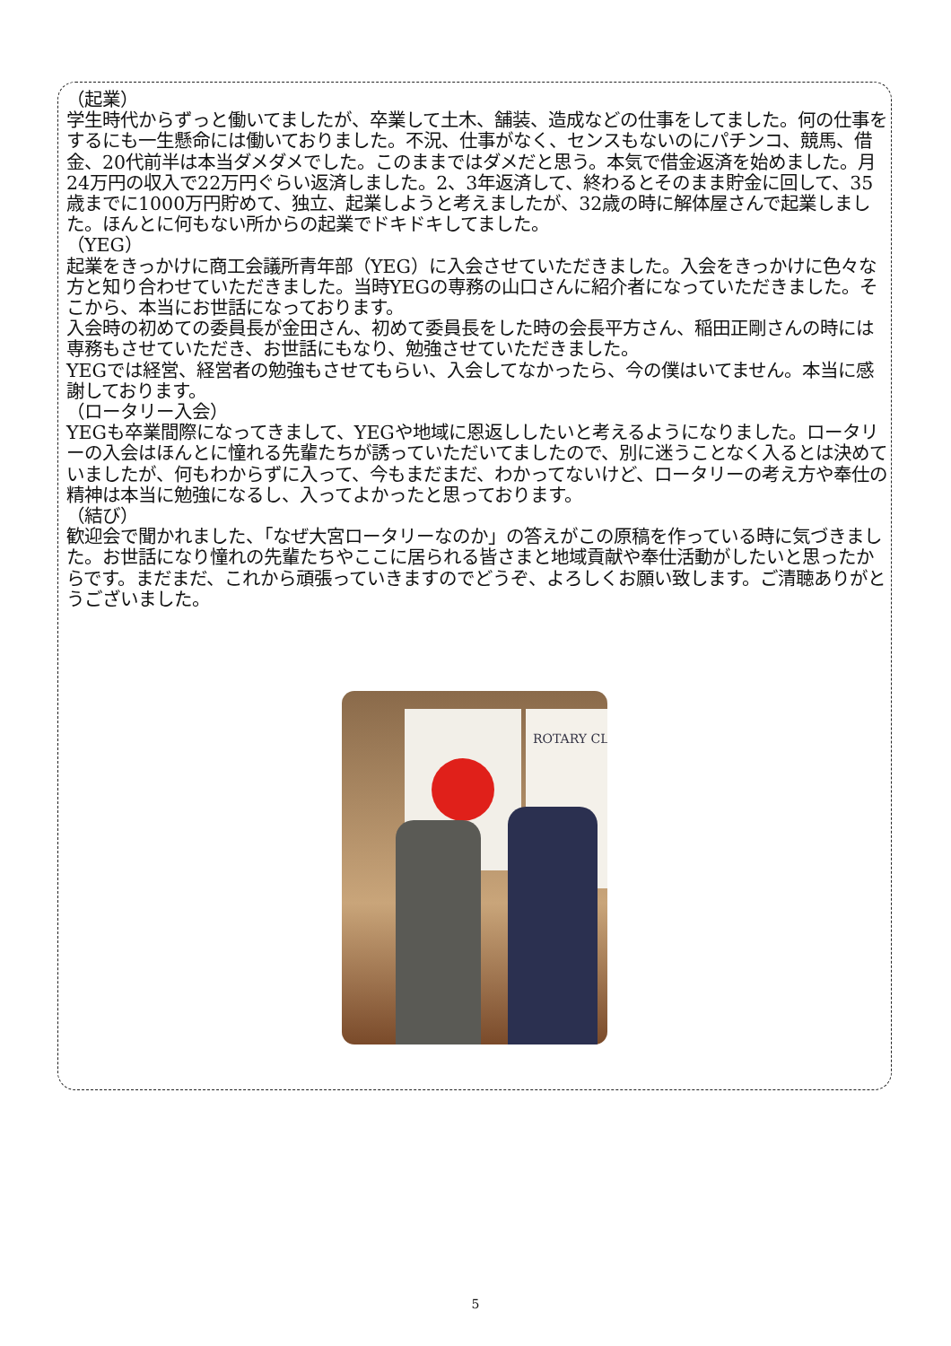（起業）
学生時代からずっと働いてましたが、卒業して土木、舗装、造成などの仕事をしてました。何の仕事をするにも一生懸命には働いておりました。不況、仕事がなく、センスもないのにパチンコ、競馬、借金、20代前半は本当ダメダメでした。このままではダメだと思う。本気で借金返済を始めました。月24万円の収入で22万円ぐらい返済しました。2、3年返済して、終わるとそのまま貯金に回して、35歳までに1000万円貯めて、独立、起業しようと考えましたが、32歳の時に解体屋さんで起業しました。ほんとに何もない所からの起業でドキドキしてました。
（YEG）
起業をきっかけに商工会議所青年部（YEG）に入会させていただきました。入会をきっかけに色々な方と知り合わせていただきました。当時YEGの専務の山口さんに紹介者になっていただきました。そこから、本当にお世話になっております。
入会時の初めての委員長が金田さん、初めて委員長をした時の会長平方さん、稲田正剛さんの時には専務もさせていただき、お世話にもなり、勉強させていただきました。
YEGでは経営、経営者の勉強もさせてもらい、入会してなかったら、今の僕はいてません。本当に感謝しております。
（ロータリー入会）
YEGも卒業間際になってきまして、YEGや地域に恩返ししたいと考えるようになりました。ロータリーの入会はほんとに憧れる先輩たちが誘っていただいてましたので、別に迷うことなく入るとは決めていましたが、何もわからずに入って、今もまだまだ、わかってないけど、ロータリーの考え方や奉仕の精神は本当に勉強になるし、入ってよかったと思っております。
（結び）
歓迎会で聞かれました、「なぜ大宮ロータリーなのか」の答えがこの原稿を作っている時に気づきました。お世話になり憧れの先輩たちやここに居られる皆さまと地域貢献や奉仕活動がしたいと思ったからです。まだまだ、これから頑張っていきますのでどうぞ、よろしくお願い致します。ご清聴ありがとうございました。
ROTARY CL
5